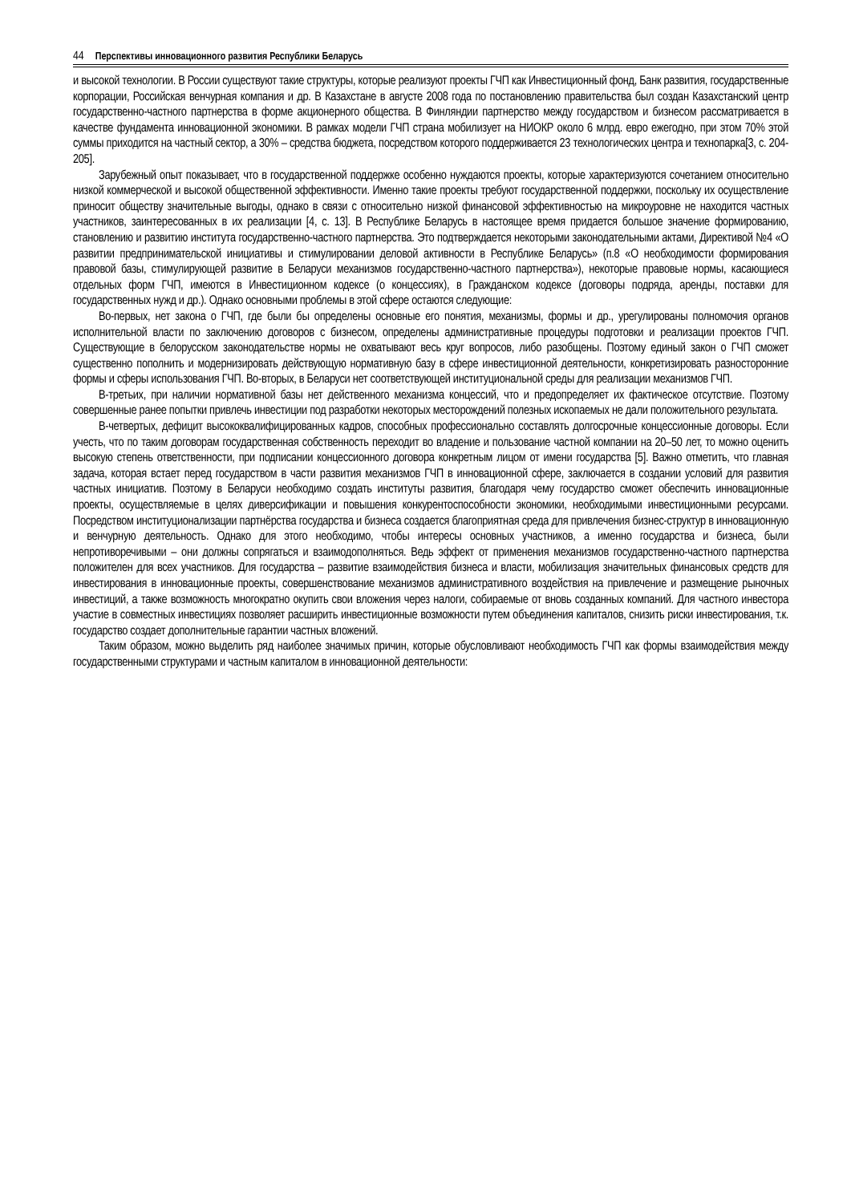44 Перспективы инновационного развития Республики Беларусь
и высокой технологии. В России существуют такие структуры, которые реализуют проекты ГЧП как Инвестиционный фонд, Банк развития, государственные корпорации, Российская венчурная компания и др. В Казахстане в августе 2008 года по постановлению правительства был создан Казахстанский центр государственно-частного партнерства в форме акционерного общества. В Финляндии партнерство между государством и бизнесом рассматривается в качестве фундамента инновационной экономики. В рамках модели ГЧП страна мобилизует на НИОКР около 6 млрд. евро ежегодно, при этом 70% этой суммы приходится на частный сектор, а 30% – средства бюджета, посредством которого поддерживается 23 технологических центра и технопарка[3, с. 204-205].
Зарубежный опыт показывает, что в государственной поддержке особенно нуждаются проекты, которые характеризуются сочетанием относительно низкой коммерческой и высокой общественной эффективности. Именно такие проекты требуют государственной поддержки, поскольку их осуществление приносит обществу значительные выгоды, однако в связи с относительно низкой финансовой эффективностью на микроуровне не находится частных участников, заинтересованных в их реализации [4, с. 13]. В Республике Беларусь в настоящее время придается большое значение формированию, становлению и развитию института государственно-частного партнерства. Это подтверждается некоторыми законодательными актами, Директивой №4 «О развитии предпринимательской инициативы и стимулировании деловой активности в Республике Беларусь» (п.8 «О необходимости формирования правовой базы, стимулирующей развитие в Беларуси механизмов государственно-частного партнерства»), некоторые правовые нормы, касающиеся отдельных форм ГЧП, имеются в Инвестиционном кодексе (о концессиях), в Гражданском кодексе (договоры подряда, аренды, поставки для государственных нужд и др.). Однако основными проблемы в этой сфере остаются следующие:
Во-первых, нет закона о ГЧП, где были бы определены основные его понятия, механизмы, формы и др., урегулированы полномочия органов исполнительной власти по заключению договоров с бизнесом, определены административные процедуры подготовки и реализации проектов ГЧП. Существующие в белорусском законодательстве нормы не охватывают весь круг вопросов, либо разобщены. Поэтому единый закон о ГЧП сможет существенно пополнить и модернизировать действующую нормативную базу в сфере инвестиционной деятельности, конкретизировать разносторонние формы и сферы использования ГЧП. Во-вторых, в Беларуси нет соответствующей институциональной среды для реализации механизмов ГЧП.
В-третьих, при наличии нормативной базы нет действенного механизма концессий, что и предопределяет их фактическое отсутствие. Поэтому совершенные ранее попытки привлечь инвестиции под разработки некоторых месторождений полезных ископаемых не дали положительного результата.
В-четвертых, дефицит высококвалифицированных кадров, способных профессионально составлять долгосрочные концессионные договоры. Если учесть, что по таким договорам государственная собственность переходит во владение и пользование частной компании на 20–50 лет, то можно оценить высокую степень ответственности, при подписании концессионного договора конкретным лицом от имени государства [5]. Важно отметить, что главная задача, которая встает перед государством в части развития механизмов ГЧП в инновационной сфере, заключается в создании условий для развития частных инициатив. Поэтому в Беларуси необходимо создать институты развития, благодаря чему государство сможет обеспечить инновационные проекты, осуществляемые в целях диверсификации и повышения конкурентоспособности экономики, необходимыми инвестиционными ресурсами. Посредством институционализации партнёрства государства и бизнеса создается благоприятная среда для привлечения бизнес-структур в инновационную и венчурную деятельность. Однако для этого необходимо, чтобы интересы основных участников, а именно государства и бизнеса, были непротиворечивыми – они должны сопрягаться и взаимодополняться. Ведь эффект от применения механизмов государственно-частного партнерства положителен для всех участников. Для государства – развитие взаимодействия бизнеса и власти, мобилизация значительных финансовых средств для инвестирования в инновационные проекты, совершенствование механизмов административного воздействия на привлечение и размещение рыночных инвестиций, а также возможность многократно окупить свои вложения через налоги, собираемые от вновь созданных компаний. Для частного инвестора участие в совместных инвестициях позволяет расширить инвестиционные возможности путем объединения капиталов, снизить риски инвестирования, т.к. государство создает дополнительные гарантии частных вложений.
Таким образом, можно выделить ряд наиболее значимых причин, которые обусловливают необходимость ГЧП как формы взаимодействия между государственными структурами и частным капиталом в инновационной деятельности: